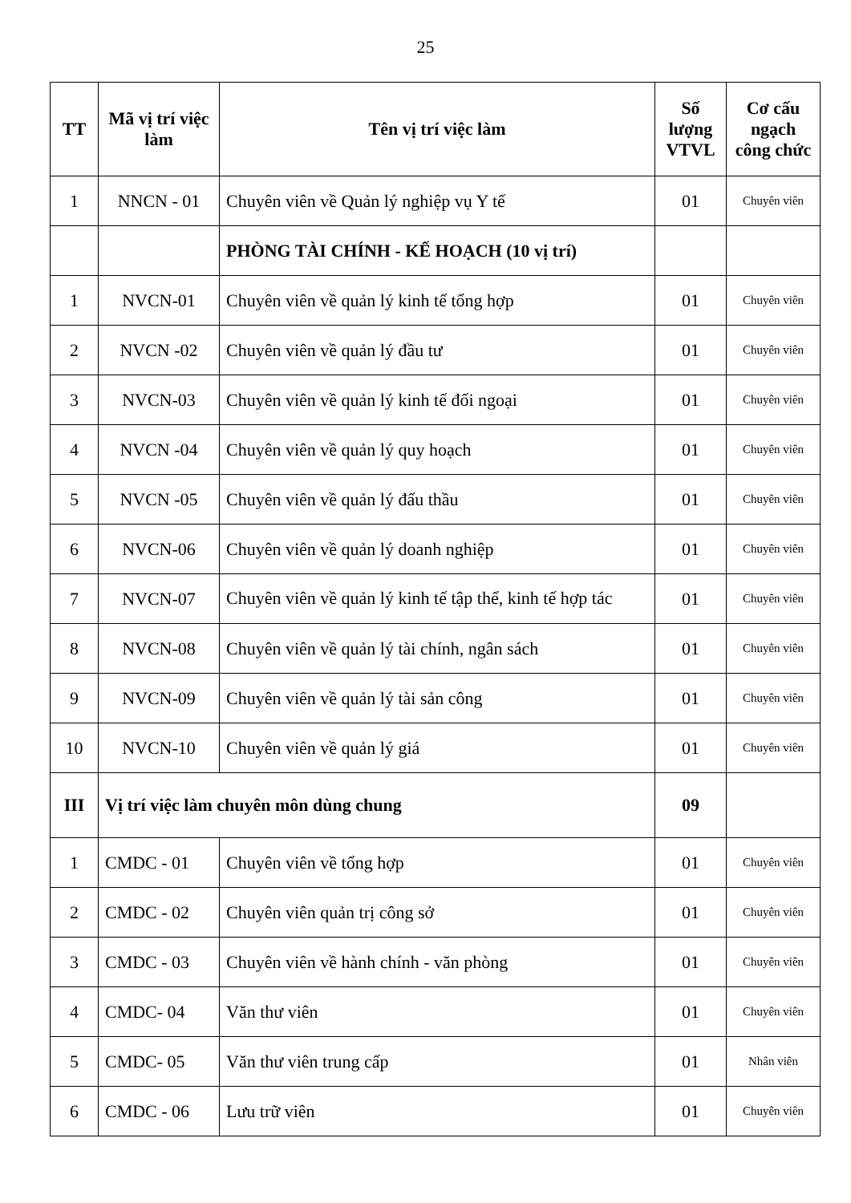25
| TT | Mã vị trí việc làm | Tên vị trí việc làm | Số lượng VTVL | Cơ cấu ngạch công chức |
| --- | --- | --- | --- | --- |
| 1 | NNCN - 01 | Chuyên viên về Quản lý nghiệp vụ Y tế | 01 | Chuyên viên |
| | | PHÒNG TÀI CHÍNH - KẾ HOẠCH (10 vị trí) | | |
| 1 | NVCN-01 | Chuyên viên về quản lý kinh tế tổng hợp | 01 | Chuyên viên |
| 2 | NVCN -02 | Chuyên viên về quản lý đầu tư | 01 | Chuyên viên |
| 3 | NVCN-03 | Chuyên viên về quản lý kinh tế đối ngoại | 01 | Chuyên viên |
| 4 | NVCN -04 | Chuyên viên về quản lý quy hoạch | 01 | Chuyên viên |
| 5 | NVCN -05 | Chuyên viên về quản lý đấu thầu | 01 | Chuyên viên |
| 6 | NVCN-06 | Chuyên viên về quản lý doanh nghiệp | 01 | Chuyên viên |
| 7 | NVCN-07 | Chuyên viên về quản lý kinh tế tập thể, kinh tế hợp tác | 01 | Chuyên viên |
| 8 | NVCN-08 | Chuyên viên về quản lý tài chính, ngân sách | 01 | Chuyên viên |
| 9 | NVCN-09 | Chuyên viên về quản lý tài sản công | 01 | Chuyên viên |
| 10 | NVCN-10 | Chuyên viên về quản lý giá | 01 | Chuyên viên |
| III | Vị trí việc làm chuyên môn dùng chung | | 09 | |
| 1 | CMDC - 01 | Chuyên viên về tổng hợp | 01 | Chuyên viên |
| 2 | CMDC - 02 | Chuyên viên quản trị công sở | 01 | Chuyên viên |
| 3 | CMDC - 03 | Chuyên viên về hành chính - văn phòng | 01 | Chuyên viên |
| 4 | CMDC- 04 | Văn thư viên | 01 | Chuyên viên |
| 5 | CMDC- 05 | Văn thư viên trung cấp | 01 | Nhân viên |
| 6 | CMDC - 06 | Lưu trữ viên | 01 | Chuyên viên |